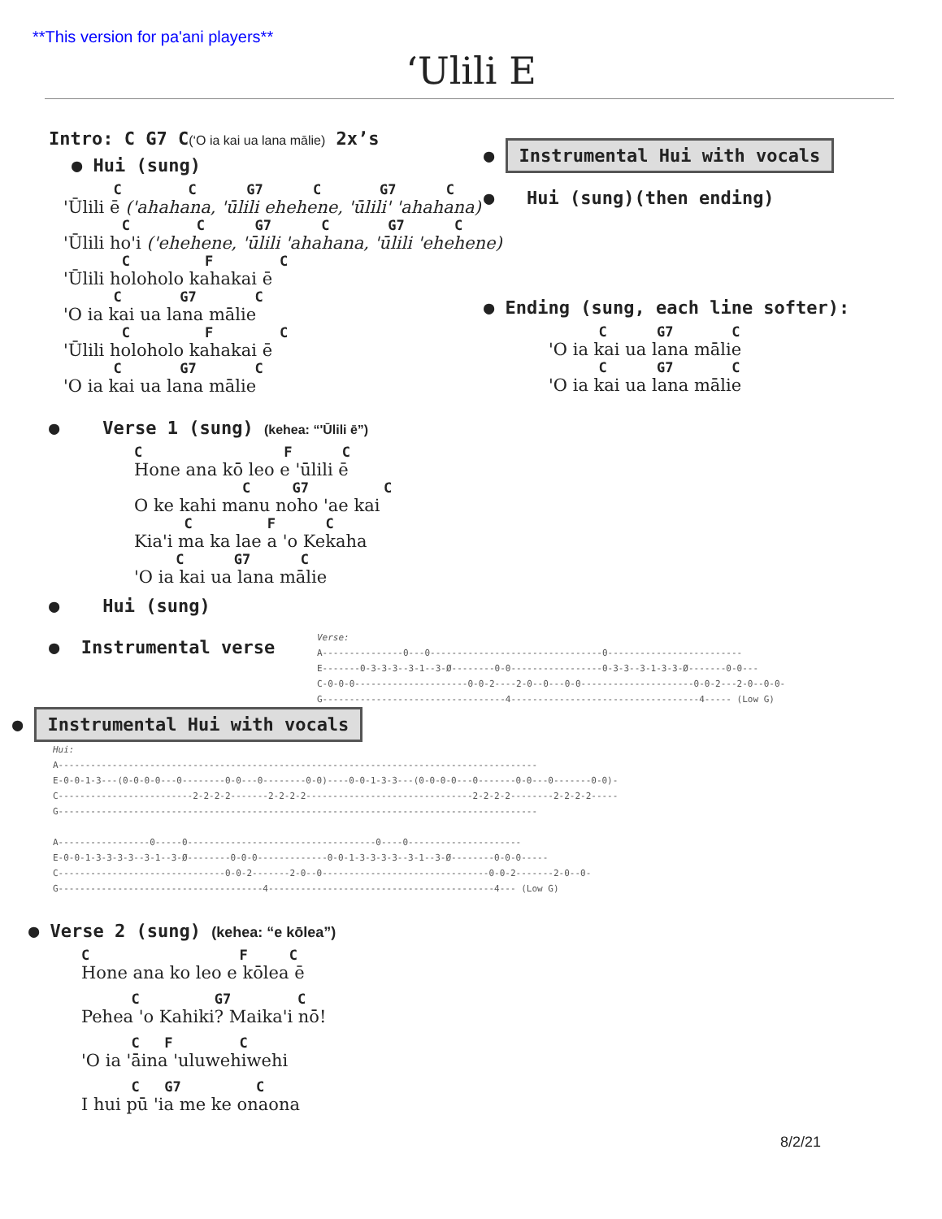**This version for pa'ani players**
‘Ulili E
Intro: C G7 C(‘O ia kai ua lana mālie) 2x’s
● Hui (sung)
C C G7 C G7 C
'Ūlili ē ('ahahana, 'ūlili ehehene, 'ūlili' 'ahahana)
C C G7 C G7 C
'Ūlili ho'i ('ehehene, 'ūlili 'ahahana, 'ūlili 'ehehene)
C F C
'Ūlili holoholo kahakai ē
C G7 C
'O ia kai ua lana mālie
C F C
'Ūlili holoholo kahakai ē
C G7 C
'O ia kai ua lana mālie
● Verse 1 (sung) (kehea: “'Ūlili ē”)
C F C
Hone ana kō leo e 'ūlili ē
C G7 C
O ke kahi manu noho 'ae kai
C F C
Kia'i ma ka lae a 'o Kekaha
C G7 C
'O ia kai ua lana mālie
● Hui (sung)
● Instrumental verse
Verse: A---------------0---0--------------------------------0------------------------- E-------0-3-3-3--3-1--3-Ø--------0-0-----------------0-3-3--3-1-3-3-Ø-------0-0--- C-0-0-0---------------------0-0-2----2-0--0---0-0---------------------0-0-2---2-0--0-0- G----------------------------------4-----------------------------------4----- (Low G)
● Instrumental Hui with vocals
Hui: A----------------------------------------------------------------------------------------- E-0-0-1-3---(0-0-0-0---0--------0-0---0--------0-0)----0-0-1-3-3---(0-0-0-0---0-------0-0---0-------0-0)- C-------------------------2-2-2-2-------2-2-2-2-------------------------------2-2-2-2--------2-2-2-2----- G----------------------------------------------------------------------------------------- A-----------------0-----0-----------------------------------0----0--------------------- E-0-0-1-3-3-3-3--3-1--3-Ø--------0-0-0-------------0-0-1-3-3-3-3--3-1--3-Ø--------0-0-0----- C-------------------------------0-0-2-------2-0--0-------------------------------0-0-2-------2-0--0- G--------------------------------------4------------------------------------------4--- (Low G)
● Verse 2 (sung) (kehea: “e kōlea”)
C F C
Hone ana ko leo e kōlea ē
C G7 C
Pehea 'o Kahiki? Maika'i nō!
C F C
'O ia 'āina 'uluwehiwehi
C G7 C
I hui pū 'ia me ke onaona
● Instrumental Hui with vocals
● Hui (sung)(then ending)
● Ending (sung, each line softer):
C G7 C
'O ia kai ua lana mālie
C G7 C
'O ia kai ua lana mālie
8/2/21